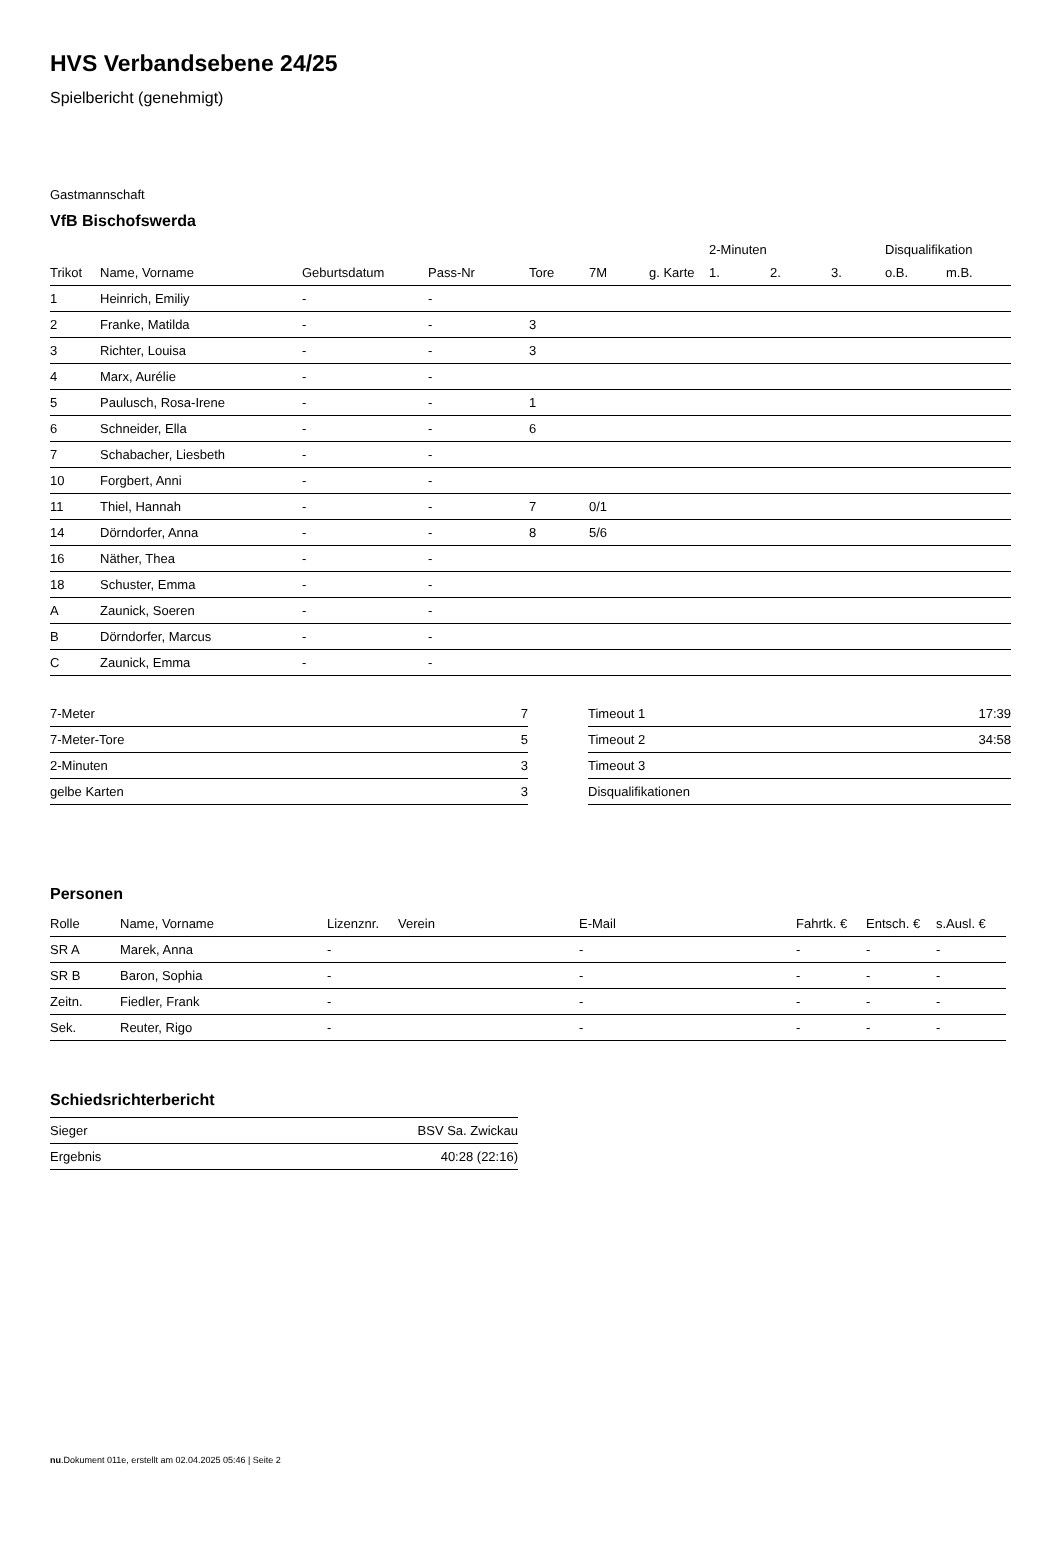HVS Verbandsebene 24/25
Spielbericht (genehmigt)
Gastmannschaft
VfB Bischofswerda
| | | | | | | | 2-Minuten | | | Disqualifikation | |
| --- | --- | --- | --- | --- | --- | --- | --- | --- | --- | --- | --- |
| Trikot | Name, Vorname | Geburtsdatum | Pass-Nr | Tore | 7M | g. Karte | 1. | 2. | 3. | o.B. | m.B. |
| 1 | Heinrich, Emiliy | - | - | | | | | | | | |
| 2 | Franke, Matilda | - | - | 3 | | | | | | | |
| 3 | Richter, Louisa | - | - | 3 | | | | | | | |
| 4 | Marx, Aurélie | - | - | | | | | | | | |
| 5 | Paulusch, Rosa-Irene | - | - | 1 | | | | | | | |
| 6 | Schneider, Ella | - | - | 6 | | | | | | | |
| 7 | Schabacher, Liesbeth | - | - | | | | | | | | |
| 10 | Forgbert, Anni | - | - | | | | | | | | |
| 11 | Thiel, Hannah | - | - | 7 | 0/1 | | | | | | |
| 14 | Dörndorfer, Anna | - | - | 8 | 5/6 | | | | | | |
| 16 | Näther, Thea | - | - | | | | | | | | |
| 18 | Schuster, Emma | - | - | | | | | | | | |
| A | Zaunick, Soeren | - | - | | | | | | | | |
| B | Dörndorfer, Marcus | - | - | | | | | | | | |
| C | Zaunick, Emma | - | - | | | | | | | | |
| 7-Meter | 7 |
| 7-Meter-Tore | 5 |
| 2-Minuten | 3 |
| gelbe Karten | 3 |
| Timeout 1 | 17:39 |
| Timeout 2 | 34:58 |
| Timeout 3 | |
| Disqualifikationen | |
Personen
| Rolle | Name, Vorname | Lizenznr. | Verein | E-Mail | Fahrtk. € | Entsch. € | s.Ausl. € |
| --- | --- | --- | --- | --- | --- | --- | --- |
| SR A | Marek, Anna | - | | - | - | - | - |
| SR B | Baron, Sophia | - | | - | - | - | - |
| Zeitn. | Fiedler, Frank | - | | - | - | - | - |
| Sek. | Reuter, Rigo | - | | - | - | - | - |
Schiedsrichterbericht
| Sieger | BSV Sa. Zwickau |
| Ergebnis | 40:28 (22:16) |
nu.Dokument 011e, erstellt am 02.04.2025 05:46 | Seite 2